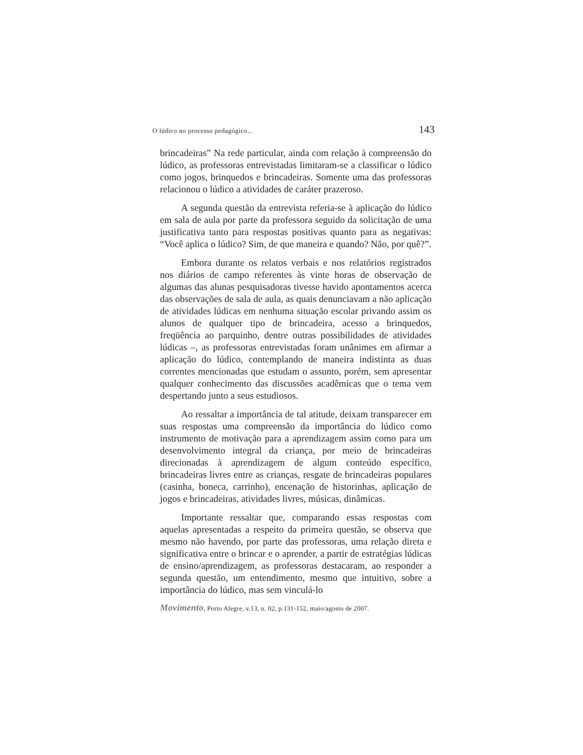O lúdico no processo pedagógico... 143
brincadeiras” Na rede particular, ainda com relação à compreensão do lúdico, as professoras entrevistadas limitaram-se a classificar o lúdico como jogos, brinquedos e brincadeiras. Somente uma das professoras relacionou o lúdico a atividades de caráter prazeroso.
A segunda questão da entrevista referia-se à aplicação do lúdico em sala de aula por parte da professora seguido da solicitação de uma justificativa tanto para respostas positivas quanto para as negativas: “Você aplica o lúdico? Sim, de que maneira e quando? Não, por quê?”.
Embora durante os relatos verbais e nos relatórios registrados nos diários de campo referentes às vinte horas de observação de algumas das alunas pesquisadoras tivesse havido apontamentos acerca das observações de sala de aula, as quais denunciavam a não aplicação de atividades lúdicas em nenhuma situação escolar privando assim os alunos de qualquer tipo de brincadeira, acesso a brinquedos, freqüência ao parquinho, dentre outras possibilidades de atividades lúdicas –, as professoras entrevistadas foram unânimes em afirmar a aplicação do lúdico, contemplando de maneira indistinta as duas correntes mencionadas que estudam o assunto, porém, sem apresentar qualquer conhecimento das discussões acadêmicas que o tema vem despertando junto a seus estudiosos.
Ao ressaltar a importância de tal atitude, deixam transparecer em suas respostas uma compreensão da importância do lúdico como instrumento de motivação para a aprendizagem assim como para um desenvolvimento integral da criança, por meio de brincadeiras direcionadas à aprendizagem de algum conteúdo específico, brincadeiras livres entre as crianças, resgate de brincadeiras populares (casinha, boneca, carrinho), encenação de historinhas, aplicação de jogos e brincadeiras, atividades livres, músicas, dinâmicas.
Importante ressaltar que, comparando essas respostas com aquelas apresentadas a respeito da primeira questão, se observa que mesmo não havendo, por parte das professoras, uma relação direta e significativa entre o brincar e o aprender, a partir de estratégias lúdicas de ensino/aprendizagem, as professoras destacaram, ao responder a segunda questão, um entendimento, mesmo que intuitivo, sobre a importância do lúdico, mas sem vinculá-lo
Movimento, Porto Alegre, v.13, n. 02, p.131-152, maio/agosto de 2007.